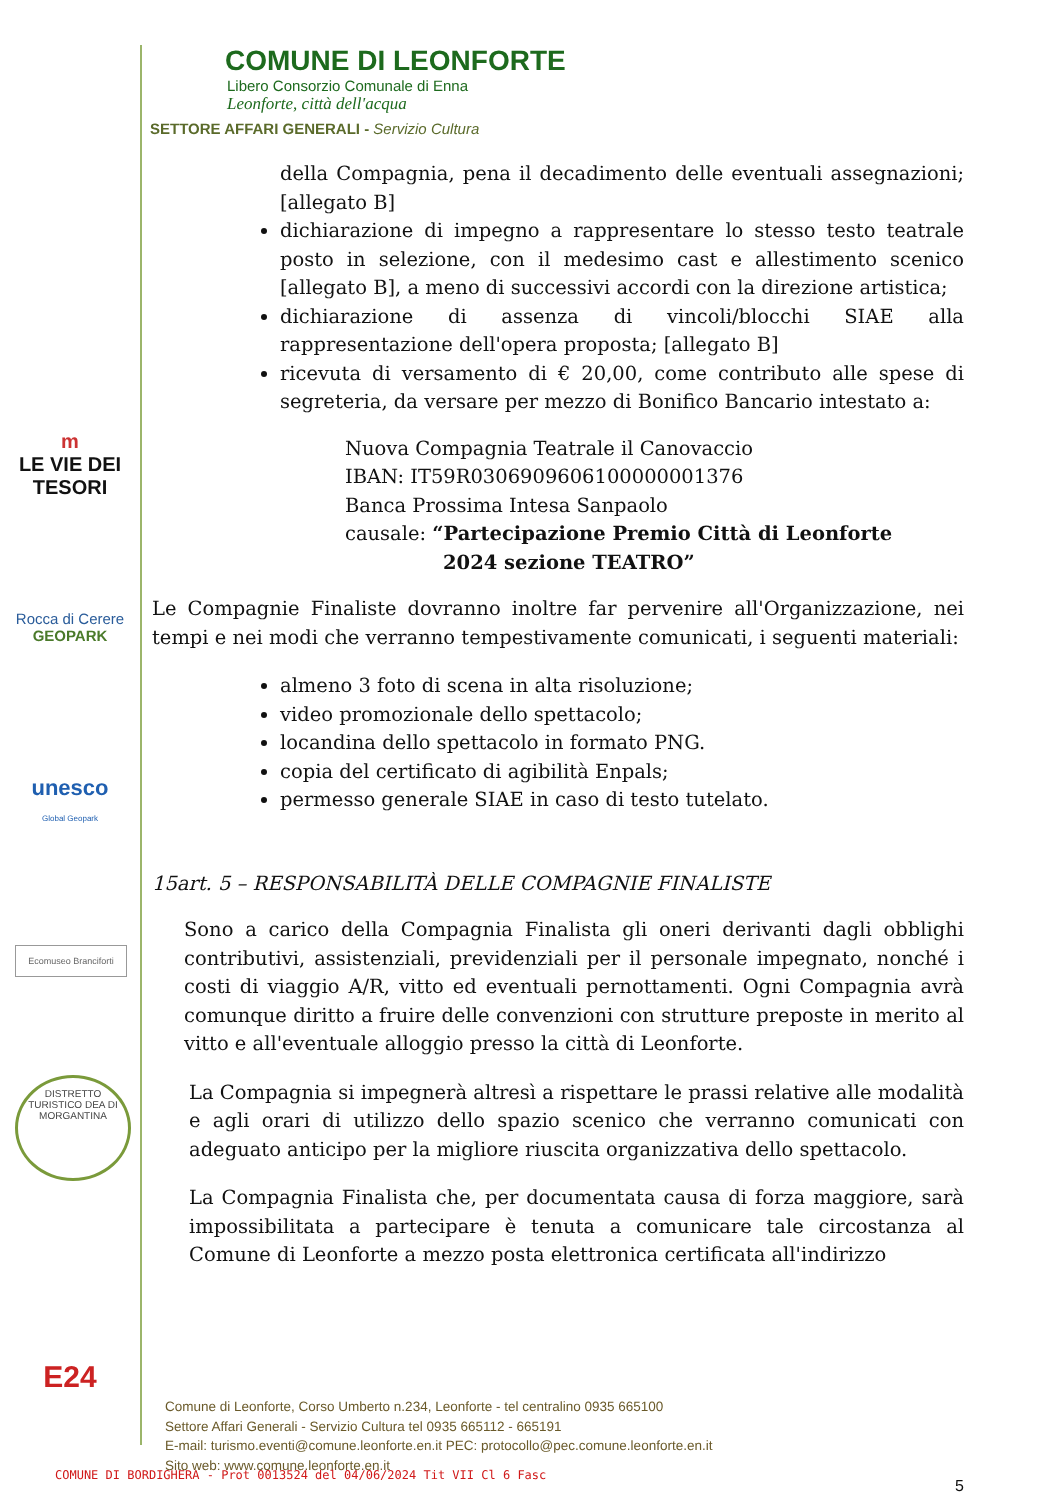COMUNE DI LEONFORTE
Libero Consorzio Comunale di Enna
Leonforte, città dell'acqua
SETTORE AFFARI GENERALI - Servizio Cultura
m
LE VIE DEI
TESORI
Rocca di Cerere
GEOPARK
unesco
Global Geopark
Ecomuseo Branciforti
DISTRETTO TURISTICO DEA DI MORGANTINA
E24
della Compagnia, pena il decadimento delle eventuali assegnazioni; [allegato B]
dichiarazione di impegno a rappresentare lo stesso testo teatrale posto in selezione, con il medesimo cast e allestimento scenico [allegato B], a meno di successivi accordi con la direzione artistica;
dichiarazione di assenza di vincoli/blocchi SIAE alla rappresentazione dell'opera proposta; [allegato B]
ricevuta di versamento di € 20,00, come contributo alle spese di segreteria, da versare per mezzo di Bonifico Bancario intestato a:
Nuova Compagnia Teatrale il Canovaccio
IBAN: IT59R0306909606100000001376
Banca Prossima Intesa Sanpaolo
causale: “Partecipazione Premio Città di Leonforte
2024 sezione TEATRO”
Le Compagnie Finaliste dovranno inoltre far pervenire all'Organizzazione, nei tempi e nei modi che verranno tempestivamente comunicati, i seguenti materiali:
almeno 3 foto di scena in alta risoluzione;
video promozionale dello spettacolo;
locandina dello spettacolo in formato PNG.
copia del certificato di agibilità Enpals;
permesso generale SIAE in caso di testo tutelato.
15art. 5 – RESPONSABILITÀ DELLE COMPAGNIE FINALISTE
Sono a carico della Compagnia Finalista gli oneri derivanti dagli obblighi contributivi, assistenziali, previdenziali per il personale impegnato, nonché i costi di viaggio A/R, vitto ed eventuali pernottamenti. Ogni Compagnia avrà comunque diritto a fruire delle convenzioni con strutture preposte in merito al vitto e all'eventuale alloggio presso la città di Leonforte.
La Compagnia si impegnerà altresì a rispettare le prassi relative alle modalità e agli orari di utilizzo dello spazio scenico che verranno comunicati con adeguato anticipo per la migliore riuscita organizzativa dello spettacolo.
La Compagnia Finalista che, per documentata causa di forza maggiore, sarà impossibilitata a partecipare è tenuta a comunicare tale circostanza al Comune di Leonforte a mezzo posta elettronica certificata all'indirizzo
Comune di Leonforte, Corso Umberto n.234, Leonforte - tel centralino 0935 665100
Settore Affari Generali - Servizio Cultura tel 0935 665112 - 665191
E-mail: turismo.eventi@comune.leonforte.en.it PEC: protocollo@pec.comune.leonforte.en.it
Sito web: www.comune.leonforte.en.it
COMUNE DI BORDIGHERA - Prot 0013524 del 04/06/2024 Tit VII Cl 6 Fasc
5